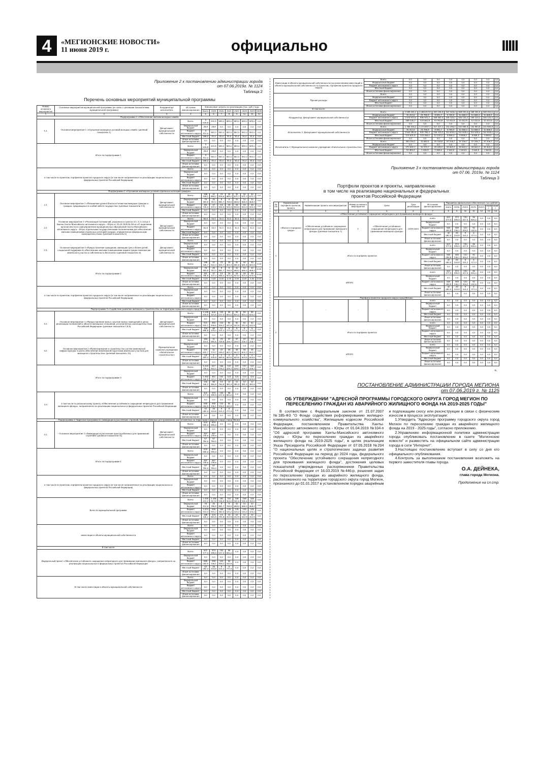4
«МЕГИОНСКИЕ НОВОСТИ»
11 июня 2019 г.
официально IIIII
Приложение 2 к постановлению администрации города
от 07.06.2019г. № 1124
Таблица 2
Перечень основных мероприятий муниципальной программы
| Номер основного мероприятия | Основные мероприятия муниципальной программы (их связь с целевыми показателями муниципальной программы) | Координатор/ исполнитель | Источник финансирования | Финансовые затраты на реализацию (тыс. руб.) годы | | | | | | | |
| --- | --- | --- | --- | --- | --- | --- | --- | --- | --- | --- | --- |
| | | | | Всего | 2019 | 2020 | 2021 | 2022 | 2023 | 2024 | 2025 |
| 1 | 2 | 3 | 4 | 5 | 6 | 7 | 8 | 9 | 10 | 11 | 12 |
| Подпрограмма 1 «Обеспечение жильем молодых семей» | | | | | | | | | | | |
| 1.1. | Основное мероприятие 1 «Улучшение жилищных условий молодых семей» (целевой показатель 1) | Департамент муниципальной собственности | Всего: | 3 526,8 | 611,8 | 583,0 | 583,0 | 583,0 | 583,0 | 583,0 | 0,0 |
| | | | Федеральный бюджет | 28,8 | 28,8 | 0,0 | 0,0 | 0,0 | 0,0 | 0,0 | 0,0 |
| | | | Бюджет автономного округа | 3 312,0 | 552,0 | 552,0 | 552,0 | 552,0 | 552,0 | 552,0 | 0,0 |
| | | | Местный бюджет | 186,0 | 31,0 | 31,0 | 31,0 | 31,0 | 31,0 | 31,0 | 0,0 |
| | | | Иные источники финансирования | 0,0 | 0,0 | 0,0 | 0,0 | 0,0 | 0,0 | 0,0 | 0,0 |
| Итого по подпрограмме 1 | | | Всего: | 3 526,8 | 611,8 | 583,0 | 583,0 | 583,0 | 583,0 | 583,0 | 0,0 |
| | | | Федеральный бюджет | 28,8 | 28,8 | 0,0 | 0,0 | 0,0 | 0,0 | 0,0 | 0,0 |
| | | | Бюджет автономного округа | 3 312,0 | 552,0 | 552,0 | 552,0 | 552,0 | 552,0 | 552,0 | 0,0 |
| | | | Местный бюджет | 186,0 | 31,0 | 31,0 | 31,0 | 31,0 | 31,0 | 31,0 | 0,0 |
| | | | Иные источники финансирования | 0,0 | 0,0 | 0,0 | 0,0 | 0,0 | 0,0 | 0,0 | 0,0 |
| в том числе по проектам, портфелям проектов городского округа (в том числе направленные на реализацию национальных и федеральных проектов Российской Федерации) | | | Всего: | 0,0 | 0,0 | 0,0 | 0,0 | 0,0 | 0,0 | 0,0 | 0,0 |
| | | | Федеральный бюджет | 0,0 | 0,0 | 0,0 | 0,0 | 0,0 | 0,0 | 0,0 | 0,0 |
| | | | Бюджет автономного округа | 0,0 | 0,0 | 0,0 | 0,0 | 0,0 | 0,0 | 0,0 | 0,0 |
| | | | Местный бюджет | 0,0 | 0,0 | 0,0 | 0,0 | 0,0 | 0,0 | 0,0 | 0,0 |
| | | | Иные источники финансирования | 0,0 | 0,0 | 0,0 | 0,0 | 0,0 | 0,0 | 0,0 | 0,0 |
| Подпрограмма 2 «Улучшение жилищных условий отдельных категорий граждан» | | | | | | | | | | | |
| 2.1 | Основное мероприятие 1 «Повышение уровня благосостояния малоимущих граждан и граждан, нуждающихся в особой заботе государства» (целевые показатели 2-4) | Департамент муниципальной собственности | Всего: | 188 109,1 | 42 894,2 | 23 816,6 | 29 683,2 | 30 571,7 | 30 571,7 | 30 571,7 | 0,0 |
| | | | Федеральный бюджет | 76 383,8 | 25 757,0 | 8 881,7 | 9 769,9 | 10 658,4 | 10 658,4 | 10 658,4 | 0,0 |
| | | | Бюджет автономного округа | 111 725,3 | 17 137,2 | 14 934,9 | 19 913,3 | 19 913,3 | 19 913,3 | 19 913,3 | 0,0 |
| | | | Местный бюджет | 0,0 | 0,0 | 0,0 | 0,0 | 0,0 | 0,0 | 0,0 | 0,0 |
| | | | Иные источники финансирования | 0,0 | 0,0 | 0,0 | 0,0 | 0,0 | 0,0 | 0,0 | 0,0 |
| 2.2. | Основное мероприятие 2 «Реализация полномочий, указанных в пунктах 3.1, 3.2 статьи 2 Закона Ханты-Мансийского автономного округа – Югры от 31.03.2009 № 36-оз «О наделении органов местного самоуправления муниципальных образований Ханты-Мансийского автономного округа – Югры отдельными государственными полномочиями для обеспечения жилыми помещениями отдельных категорий граждан, определенных федеральным законодательством» (целевой показатель 5) | Департамент муниципальной собственности | Всего: | 60,6 | 10,1 | 10,1 | 10,1 | 10,1 | 10,1 | 10,1 | 0,0 |
| | | | Федеральный бюджет | 0,0 | 0,0 | 0,0 | 0,0 | 0,0 | 0,0 | 0,0 | 0,0 |
| | | | Бюджет автономного округа | 60,6 | 10,1 | 10,1 | 10,1 | 10,1 | 10,1 | 10,1 | 0,0 |
| | | | Местный бюджет | 0,0 | 0,0 | 0,0 | 0,0 | 0,0 | 0,0 | 0,0 | 0,0 |
| | | | Иные источники финансирования | 0,0 | 0,0 | 0,0 | 0,0 | 0,0 | 0,0 | 0,0 | 0,0 |
| 2.3. | Основное мероприятие 3 «Предоставление гражданам, имеющим трех и более детей, социальной поддержки по обеспечению жилыми помещениями взамен предоставления им земельного участка в собственность бесплатно» (целевой показатель 6) | Департамент муниципальной собственности | Всего: | 0,0 | 0,0 | 0,0 | 0,0 | 0,0 | 0,0 | 0,0 | 0,0 |
| | | | Федеральный бюджет | 0,0 | 0,0 | 0,0 | 0,0 | 0,0 | 0,0 | 0,0 | 0,0 |
| | | | Бюджет автономного округа | 0,0 | 0,0 | 0,0 | 0,0 | 0,0 | 0,0 | 0,0 | 0,0 |
| | | | Местный бюджет | 0,0 | 0,0 | 0,0 | 0,0 | 0,0 | 0,0 | 0,0 | 0,0 |
| | | | Иные источники финансирования | 0,0 | 0,0 | 0,0 | 0,0 | 0,0 | 0,0 | 0,0 | 0,0 |
| Итого по подпрограмме 2 | | | Всего: | 188 169,7 | 42 904,3 | 23 826,7 | 29 693,3 | 30 581,8 | 30 581,8 | 30 581,8 | 0,00 |
| | | | Федеральный бюджет | 76 383,8 | 25 757,0 | 8 881,7 | 9 769,9 | 10 658,4 | 10 658,4 | 10 658,4 | 0,00 |
| | | | Бюджет автономного округа | 111 785,9 | 17 147,3 | 14 945,0 | 19 923,4 | 19 923,4 | 19 923,4 | 19 923,4 | 0,00 |
| | | | Местный бюджет | 0,00 | 0,00 | 0,00 | 0,00 | 0,00 | 0,00 | 0,00 | 0,00 |
| | | | Иные источники финансирования | 0,0 | 0,0 | 0,0 | 0,0 | 0,0 | 0,0 | 0,0 | 0,0 |
| в том числе по проектам, портфелям проектов городского округа (в том числе направленные на реализацию национальных и федеральных проектов Российской Федерации) | | | Всего: | 0,0 | 0,0 | 0,0 | 0,0 | 0,0 | 0,0 | 0,0 | 0,0 |
| | | | Федеральный бюджет | 0,0 | 0,0 | 0,0 | 0,0 | 0,0 | 0,0 | 0,0 | 0,0 |
| | | | Бюджет автономного округа | 0,0 | 0,0 | 0,0 | 0,0 | 0,0 | 0,0 | 0,0 | 0,0 |
| | | | Местный бюджет | 0,0 | 0,0 | 0,0 | 0,0 | 0,0 | 0,0 | 0,0 | 0,0 |
| | | | Иные источники финансирования | 0,0 | 0,0 | 0,0 | 0,0 | 0,0 | 0,0 | 0,0 | 0,0 |
| Подпрограмма 3 «Содействие развитию жилищного строительства на территории городского округа город Мегион» | | | | | | | | | | | |
| 3.1. | Основное мероприятие 1 «Предоставление жилья, изъятие жилых помещений в целях реализации полномочий в области жилищных отношений, установленных законодательством Российской Федерации» (целевые показатели 7,8,9) | Департамент муниципальной собственности | Всего: | 1 038 619,9 | 506 321,5 | 133 017,4 | 99 820,0 | 99 820,0 | 99 820,0 | 99 820,0 | 0,0 |
| | | | Федеральный бюджет | 0,0 | 0,0 | 0,0 | 0,0 | 0,0 | 0,0 | 0,0 | 0,0 |
| | | | Бюджет автономного округа | 921 933,1 | 440 846,5 | 120 916,2 | 90 042,6 | 90 042,6 | 90 042,6 | 90 042,6 | 0,0 |
| | | | Местный бюджет | 116 685,8 | 65 475,0 | 12 101,2 | 9 777,4 | 9 777,4 | 9 777,4 | 9 777,4 | 0,0 |
| | | | Иные источники финансирования | 0,0 | 0,0 | 0,0 | 0,0 | 0,0 | 0,0 | 0,0 | 0,0 |
| 3.2. | Основное мероприятие 2 «Проектирование и строительство систем инженерной инфраструктуры в целях обеспечения инженерной подготовки земельных участков для жилищного строительства» (целевой показатель 10) | Муниципальное казенное учреждение «Капитальное строительство» | Всего: | 184 116,1 | 11 580,5 | 23 708,8 | 37 206,7 | 37 206,7 | 37 206,7 | 37 206,7 | 0,0 |
| | | | Федеральный бюджет | 0,0 | 0,0 | 0,0 | 0,0 | 0,0 | 0,0 | 0,0 | 0,0 |
| | | | Бюджет автономного округа | 170 632,7 | 10 174,7 | 22 049,2 | 34 602,2 | 34 602,2 | 34 602,2 | 34 602,2 | 0,0 |
| | | | Местный бюджет | 13 483,4 | 1 405,8 | 1 659,6 | 2 604,5 | 2 604,5 | 2 604,5 | 2 604,5 | 0,0 |
| | | | Иные источники финансирования | 0,0 | 0,0 | 0,0 | 0,0 | 0,0 | 0,0 | 0,0 | 0,0 |
| Итого по подпрограмме 3 | | | Всего: | 1 222 735,0 | 517 902,0 | 156 726,2 | 137 026,7 | 137 026,7 | 137 026,7 | 137 026,7 | 0,0 |
| | | | Федеральный бюджет | 0,0 | 0,0 | 0,0 | 0,0 | 0,0 | 0,0 | 0,0 | 0,0 |
| | | | Бюджет автономного округа | 1 092 565,8 | 451 021,2 | 142 965,4 | 124 644,8 | 124 644,8 | 124 644,8 | 124 644,8 | 0,0 |
| | | | Местный бюджет | 130 169,2 | 66 880,8 | 13 760,8 | 12 381,9 | 12 381,9 | 12 381,9 | 12 381,9 | 0,0 |
| | | | Иные источники финансирования | 0,0 | 0,0 | 0,0 | 0,0 | 0,0 | 0,0 | 0,0 | 0,0 |
| 3.3 | в том числе по региональному проекту «Обеспечение устойчивого сокращения непригодного для проживания жилищного фонда», направленного на реализацию национальных и федеральных проектов Российской Федерации | | Всего: | 601 177,3 | 374 339,9 | 130 017,4 | 96 820,0 | 0,0 | 0,0 | 0,0 | 0,0 |
| | | | Федеральный бюджет | 0,0 | 0,0 | 0,0 | 0,0 | 0,0 | 0,0 | 0,0 | 0,0 |
| | | | Бюджет автономного округа | 559 094,9 | 348 136,1 | 120 916,2 | 90 042,6 | 0,0 | 0,0 | 0,0 | 0,0 |
| | | | Местный бюджет | 42 082,4 | 26 203,8 | 9 101,2 | 6 777,4 | 0,0 | 0,0 | 0,0 | 0,0 |
| | | | Иные источники финансирования | 0,0 | 0,0 | 0,0 | 0,0 | 0,0 | 0,0 | 0,0 | 0,0 |
| Подпрограмма 4 "Адресная программа по ликвидации и расселению строений, приспособленных для проживания, расположенных на территории городского округа город Мегион" | | | | | | | | | | | |
| 4.1. | Основное мероприятие 1 «Ликвидация и расселение приспособленных для проживания строений» (целевые показатели 11) | Департамент муниципальной собственности | Всего: | 524 999,6 | 524 999,6 | 0,0 | 0,0 | 0,0 | 0,0 | 0,0 | 0,0 |
| | | | Федеральный бюджет | 0,0 | 0,0 | 0,0 | 0,0 | 0,0 | 0,0 | 0,0 | 0,0 |
| | | | Бюджет автономного округа | 467 249,6 | 467 249,6 | 0,0 | 0,0 | 0,0 | 0,0 | 0,0 | 0,0 |
| | | | Местный бюджет | 57 750,0 | 57 750,0 | 0,0 | 0,0 | 0,0 | 0,0 | 0,0 | 0,0 |
| | | | Иные источники финансирования | 0,0 | 0,0 | 0,0 | 0,0 | 0,0 | 0,0 | 0,0 | 0,0 |
| Итого по подпрограмме 4 | | | Всего: | 524 999,6 | 524 999,6 | 0,0 | 0,0 | 0,0 | 0,0 | 0,0 | 0,0 |
| | | | Федеральный бюджет | 0,0 | 0,0 | 0,0 | 0,0 | 0,0 | 0,0 | 0,0 | 0,0 |
| | | | Бюджет автономного округа | 467 249,6 | 467 249,6 | 0,0 | 0,0 | 0,0 | 0,0 | 0,0 | 0,0 |
| | | | Местный бюджет | 57 750,0 | 57 750,0 | 0,0 | 0,0 | 0,0 | 0,0 | 0,0 | 0,0 |
| | | | Иные источники финансирования | 0,0 | 0,0 | 0,0 | 0,0 | 0,0 | 0,0 | 0,0 | 0,0 |
| в том числе по проектам, портфелям проектов городского округа (в том числе направленные на реализацию национальных и федеральных проектов Российской Федерации) | | | Всего: | 0,0 | 0,0 | 0,0 | 0,0 | 0,0 | 0,0 | 0,0 | 0,0 |
| | | | Федеральный бюджет | 0,0 | 0,0 | 0,0 | 0,0 | 0,0 | 0,0 | 0,0 | 0,0 |
| | | | Бюджет автономного округа | 0,0 | 0,0 | 0,0 | 0,0 | 0,0 | 0,0 | 0,0 | 0,0 |
| | | | Местный бюджет | 0,0 | 0,0 | 0,0 | 0,0 | 0,0 | 0,0 | 0,0 | 0,0 |
| | | | Иные источники финансирования | 0,0 | 0,0 | 0,0 | 0,0 | 0,0 | 0,0 | 0,0 | 0,0 |
| Всего по муниципальной программе: | | | Всего: | 1 939 431,2 | 1 086 417,8 | 181 135,9 | 167 303,0 | 168 191,5 | 168 191,5 | 168 191,5 | 0,0 |
| | | | Федеральный бюджет | 76 412,6 | 25 785,8 | 8 881,7 | 9 769,9 | 10 658,4 | 10 658,4 | 10 658,4 | 0,0 |
| | | | Бюджет автономного округа | 1 674 913,4 | 935 970,2 | 158 462,4 | 145 120,2 | 145 120,2 | 145 120,2 | 145 120,2 | 0,0 |
| | | | Местный бюджет | 188 105,2 | 124 661,8 | 13 791,8 | 12 412,9 | 12 412,9 | 12 412,9 | 12 412,9 | 0,0 |
| | | | Иные источники финансирования | 0,0 | 0,0 | 0,0 | 0,0 | 0,0 | 0,0 | 0,0 | 0,0 |
| инвестиции в объекты муниципальной собственности | | | Всего: | 0,0 | 0,0 | 0,0 | 0,0 | 0,0 | 0,0 | 0,0 | 0,0 |
| | | | Федеральный бюджет | 0,0 | 0,0 | 0,0 | 0,0 | 0,0 | 0,0 | 0,0 | 0,0 |
| | | | Бюджет автономного округа | 0,0 | 0,0 | 0,0 | 0,0 | 0,0 | 0,0 | 0,0 | 0,0 |
| | | | Местный бюджет | 0,0 | 0,0 | 0,0 | 0,0 | 0,0 | 0,0 | 0,0 | 0,0 |
| | | | Иные источники финансирования | 0,0 | 0,0 | 0,0 | 0,0 | 0,0 | 0,0 | 0,0 | 0,0 |
| В том числе: | | | | | | | | | | | |
| Федеральный проект «Обеспечение устойчивого сокращения непригодного для проживания жилищного фонда», направленного на реализацию национальных и федеральных проектов Российской Федерации | | | Всего: | 601 177,3 | 374 339,9 | 130 017,4 | 96 820,0 | 0,0 | 0,0 | 0,0 | 0,0 |
| | | | Федеральный бюджет | 0,0 | 0,0 | 0,0 | 0,0 | 0,0 | 0,0 | 0,0 | 0,0 |
| | | | Бюджет автономного округа | 559 094,9 | 348 136,1 | 120 916,2 | 90 042,6 | 0,0 | 0,0 | 0,0 | 0,0 |
| | | | Местный бюджет | 42 082,4 | 26 203,8 | 9 101,2 | 6 777,4 | 0,0 | 0,0 | 0,0 | 0,0 |
| | | | Иные источники финансирования | 0,0 | 0,0 | 0,0 | 0,0 | 0,0 | 0,0 | 0,0 | 0,0 |
| В том числе инвестиции в объекты муниципальной собственности | | | Всего: | 0,0 | 0,0 | 0,0 | 0,0 | 0,0 | 0,0 | 0,0 | 0,0 |
| | | | Федеральный бюджет | 0,0 | 0,0 | 0,0 | 0,0 | 0,0 | 0,0 | 0,0 | 0,0 |
| | | | Бюджет автономного округа | 0,0 | 0,0 | 0,0 | 0,0 | 0,0 | 0,0 | 0,0 | 0,0 |
| | | | Местный бюджет | 0,0 | 0,0 | 0,0 | 0,0 | 0,0 | 0,0 | 0,0 | 0,0 |
| | | | Иные источники финансирования | 0,0 | 0,0 | 0,0 | 0,0 | 0,0 | 0,0 | 0,0 | 0,0 |
| Инвестиции в объекты муниципальной собственности (за исключением инвестиций в объекты муниципальной собственности по проектам, портфелям проектов городского округа) | Всего: | 0,0 | 0,0 | 0,0 | 0,0 | 0,0 | 0,0 | 0,0 | 0,0 |
| | Федеральный бюджет | 0,0 | 0,0 | 0,0 | 0,0 | 0,0 | 0,0 | 0,0 | 0,0 |
| | Бюджет автономного округа | 0,0 | 0,0 | 0,0 | 0,0 | 0,0 | 0,0 | 0,0 | 0,0 |
| | Местный бюджет | 0,0 | 0,0 | 0,0 | 0,0 | 0,0 | 0,0 | 0,0 | 0,0 |
| | Иные источники финансирования | 0,0 | 0,0 | 0,0 | 0,0 | 0,0 | 0,0 | 0,0 | 0,0 |
| Прочие расходы | Всего: | 0,0 | 0,0 | 0,0 | 0,0 | 0,0 | 0,0 | 0,0 | 0,0 |
| | Федеральный бюджет | 0,0 | 0,0 | 0,0 | 0,0 | 0,0 | 0,0 | 0,0 | 0,0 |
| | Бюджет автономного округа | 0,0 | 0,0 | 0,0 | 0,0 | 0,0 | 0,0 | 0,0 | 0,0 |
| | Местный бюджет | 0,0 | 0,0 | 0,0 | 0,0 | 0,0 | 0,0 | 0,0 | 0,0 |
| | Иные источники финансирования | 0,0 | 0,0 | 0,0 | 0,0 | 0,0 | 0,0 | 0,0 | 0,0 |
| В том числе: | | | | | | | | | |
| Координатор: Департамент муниципальной собственности | Всего: | 1 939 431,2 | 1 086 417,8 | 181 135,9 | 167 303,0 | 168 191,5 | 168 191,5 | 168 191,5 | 0,0 |
| | Федеральный бюджет | 76 412,6 | 25 785,8 | 8 881,7 | 9 769,9 | 10 658,4 | 10 658,4 | 10 658,4 | 0,0 |
| | Бюджет автономного округа | 1 674 913,4 | 935 970,2 | 158 462,4 | 145 120,2 | 145 120,2 | 145 120,2 | 145 120,2 | 0,0 |
| | Местный бюджет | 188 105,2 | 124 661,8 | 13 791,8 | 12 412,9 | 12 412,9 | 12 412,9 | 12 412,9 | 0,0 |
| | Иные источники финансирования | 0,0 | 0,0 | 0,0 | 0,0 | 0,0 | 0,0 | 0,0 | 0,0 |
| Исполнитель 1: Департамент муниципальной собственности | Всего: | 1 755 315,0 | 1 074 837,2 | 157 427,1 | 130 096,3 | 130 984,8 | 130 984,8 | 130 984,8 | 0,0 |
| | Федеральный бюджет | 76 412,6 | 25 785,8 | 8 881,7 | 9 769,9 | 10 658,4 | 10 658,4 | 10 658,4 | 0,0 |
| | Бюджет автономного округа | 1 504 280,6 | 925 795,4 | 136 413,2 | 110 518,0 | 110 518,0 | 110 518,0 | 110 518,0 | 0,0 |
| | Местный бюджет | 174 621,8 | 123 256,0 | 12 132,2 | 9 808,4 | 9 808,4 | 9 808,4 | 9 808,4 | 0,0 |
| | Иные источники финансирования | 0,0 | 0,0 | 0,0 | 0,0 | 0,0 | 0,0 | 0,0 | 0,0 |
| Исполнитель 2: Муниципальное казенное учреждение «Капитальное строительство» | Всего: | 184 116,1 | 11 580,5 | 23 708,8 | 37 206,7 | 37 206,7 | 37 206,7 | 37 206,7 | 0,0 |
| | Федеральный бюджет | 0,0 | 0,0 | 0,0 | 0,0 | 0,0 | 0,0 | 0,0 | 0,0 |
| | Бюджет автономного округа | 170 632,7 | 10 174,7 | 22 049,2 | 34 602,2 | 34 602,2 | 34 602,2 | 34 602,2 | 0,0 |
| | Местный бюджет | 13 483,4 | 1 405,8 | 1 659,6 | 2 604,5 | 2 604,5 | 2 604,5 | 2 604,5 | 0,0 |
| | Иные источники финансирования | 0,0 | 0,0 | 0,0 | 0,0 | 0,0 | 0,0 | 0,0 | 0,0 |
Приложение 3 к постановлению администрации города
от 07.06. 2019г. № 1124
Таблица 3
Портфели проектов и проекты, направленные
в том числе на реализацию национальных и федеральных
проектов Российской Федерации
| № п/п | Наименование портфеля проектов, проекта | Наименование проекта или мероприятия | Номер основного мероприятия | Цели | Срок реализации | Источники финансирования | Параметры финансового обеспечения, тыс.рублей | | | | | | |
| --- | --- | --- | --- | --- | --- | --- | --- | --- | --- | --- | --- | --- | --- |
| | | | | | | | всего | 2019г. | 2020г. | 2021г. | 2022г. | 2023 г. | 2024 г. |
| 1 | 2 | 3 | 4 | 5 | 6 | 7 | 8 | 9 | 10 | 11 | 12 | 13 | 14 |
| «Обеспечение устойчивого сокращения непригодного для проживания жилищного фонда» | | | | | | | | | | | | | |
| 1 | «Жилье и городская среда» | «Обеспечение устойчивого сокращения непригодного для проживания жилищного фонда» (целевые показатель 7) | 1 | «Обеспечение устойчивого сокращения непригодного для проживания жилищного фонда» | 2019-2024 | всего | 601 177,3 | 374 339,9 | 130 017,4 | 96 820,0 | 0,0 | 0,0 | 0,0 |
| | | | | | | Федеральный бюджет | 0,0 | 0,0 | 0,0 | 0,0 | 0,0 | 0,0 | 0,0 |
| | | | | | | Бюджет автономного округа | 559 094,9 | 348 136,1 | 120 916,2 | 90 042,6 | 0,0 | 0,0 | 0,0 |
| | | | | | | Местный бюджет | 42 082,4 | 26 203,8 | 9 101,2 | 6 777,4 | 0,0 | 0,0 | 0,0 |
| | | | | | | Иные источники финансирования | 0,0 | 0,0 | 0,0 | 0,0 | 0,0 | 0,0 | 0,0 |
| | | Итого по портфелю проектов | | | | всего | 601 177,3 | 374 339,9 | 130 017,4 | 96 820,0 | 0,0 | 0,0 | 0,0 |
| | | | | | | Федеральный бюджет | 0,0 | 0,0 | 0,0 | 0,0 | 0,0 | 0,0 | 0,0 |
| | | | | | | Бюджет автономного округа | 559 094,9 | 348 136,1 | 120 916,2 | 90 042,6 | 0,0 | 0,0 | 0,0 |
| | | | | | | Местный бюджет | 42 082,4 | 26 203,8 | 9 101,2 | 6 777,4 | 0,0 | 0,0 | 0,0 |
| | | | | | | Иные источники финансирования | 0,0 | 0,0 | 0,0 | 0,0 | 0,0 | 0,0 | 0,0 |
| | ИТОГО | | | | | всего | 601 177,3 | 374 339,9 | 130 017,4 | 96 820,0 | 0,0 | 0,0 | 0,0 |
| | | | | | | Федеральный бюджет | 0,0 | 0,0 | 0,0 | 0,0 | 0,0 | 0,0 | 0,0 |
| | | | | | | Бюджет автономного округа | 559 094,9 | 348 136,1 | 120 916,2 | 90 042,6 | 0,0 | 0,0 | 0,0 |
| | | | | | | Местный бюджет | 42 082,4 | 26 203,8 | 9 101,2 | 6 777,4 | 0,0 | 0,0 | 0,0 |
| | | | | | | Иные источники финансирования | 0,0 | 0,0 | 0,0 | 0,0 | 0,0 | 0,0 | 0,0 |
| Портфели проектов городского округа город Мегион | | | | | | | | | | | | | |
| 2 | - | - | - | - | - | всего | 0,0 | 0,0 | 0,0 | 0,0 | 0,0 | 0,0 | 0,0 |
| | | | | | | Федеральный бюджет | 0,0 | 0,0 | 0,0 | 0,0 | 0,0 | 0,0 | 0,0 |
| | | | | | | Бюджет автономного округа | 0,0 | 0,0 | 0,0 | 0,0 | 0,0 | 0,0 | 0,0 |
| | | | | | | Местный бюджет | 0,0 | 0,0 | 0,0 | 0,0 | 0,0 | 0,0 | 0,0 |
| | | | | | | Иные источники финансирования | 0,0 | 0,0 | 0,0 | 0,0 | 0,0 | 0,0 | 0,0 |
| | | Итого по портфелю проектов | | | | всего | 0,0 | 0,0 | 0,0 | 0,0 | 0,0 | 0,0 | 0,0 |
| | | | | | | Федеральный бюджет | 0,0 | 0,0 | 0,0 | 0,0 | 0,0 | 0,0 | 0,0 |
| | | | | | | Бюджет автономного округа | 0,0 | 0,0 | 0,0 | 0,0 | 0,0 | 0,0 | 0,0 |
| | | | | | | Местный бюджет | 0,0 | 0,0 | 0,0 | 0,0 | 0,0 | 0,0 | 0,0 |
| | | | | | | Иные источники финансирования | 0,0 | 0,0 | 0,0 | 0,0 | 0,0 | 0,0 | 0,0 |
| | ИТОГО | | | | | всего | 0,0 | 0,0 | 0,0 | 0,0 | 0,0 | 0,0 | 0,0 |
| | | | | | | Федеральный бюджет | 0,0 | 0,0 | 0,0 | 0,0 | 0,0 | 0,0 | 0,0 |
| | | | | | | Бюджет автономного округа | 0,0 | 0,0 | 0,0 | 0,0 | 0,0 | 0,0 | 0,0 |
| | | | | | | Местный бюджет | 0,0 | 0,0 | 0,0 | 0,0 | 0,0 | 0,0 | 0,0 |
| | | | | | | Иные источники финансирования | 0,0 | 0,0 | 0,0 | 0,0 | 0,0 | 0,0 | 0,0 |
».
ПОСТАНОВЛЕНИЕ АДМИНИСТРАЦИИ ГОРОДА МЕГИОНА
от 07.06.2019 г. № 1125
ОБ УТВЕРЖДЕНИИ "АДРЕСНОЙ ПРОГРАММЫ ГОРОДСКОГО ОКРУГА ГОРОД МЕГИОН ПО ПЕРЕСЕЛЕНИЮ ГРАЖДАН ИЗ АВАРИЙНОГО ЖИЛИЩНОГО ФОНДА НА 2019-2025 ГОДЫ"
В соответствии с Федеральным законом от 21.07.2007 №185-ФЗ "О Фонде содействия реформированию жилищно-коммунального хозяйства", Жилищным кодексом Российской Федерации, постановлением Правительства Ханты-Мансийского автономного округа - Югры от 01.04.2019 №104-п "Об адресной программе Ханты-Мансийского автономного округа - Югры по переселению граждан из аварийного жилищного фонда на 2019-2025 годы", в целях реализации Указа Президента Российской Федерации от 07.05.2018 №204 "О национальных целях и стратегических задачах развития Российской Федерации на период до 2024 года, федерального проекта "Обеспечение устойчивого сокращения непригодного для проживания жилищного фонда", достижения целевых показателей утвержденных распоряжением Правительства Российской Федерации от 16.03.2019 №446-р, решения задач по переселению граждан из аварийного жилищного фонда, расположенного на территории городского округа город Мегион, признанного до 01.01.2017 в установленном порядке аварийным и подлежащим сносу или реконструкции в связи с физическим износом в процессе эксплуатации:
1.Утвердить "Адресную программу городского округа город Мегион по переселению граждан из аварийного жилищного фонда на 2019 - 2025 годы", согласно приложению.
2.Управлению информационной политики администрации города опубликовать постановление в газете "Мегионские новости" и разместить на официальном сайте администрации города в сети "Интернет".
3.Настоящее постановление вступает в силу со дня его официального опубликования.
4.Контроль за выполнением постановления возложить на первого заместителя главы города.
О.А. ДЕЙНЕКА,
глава города Мегиона.
Продолжение на сл.стр.